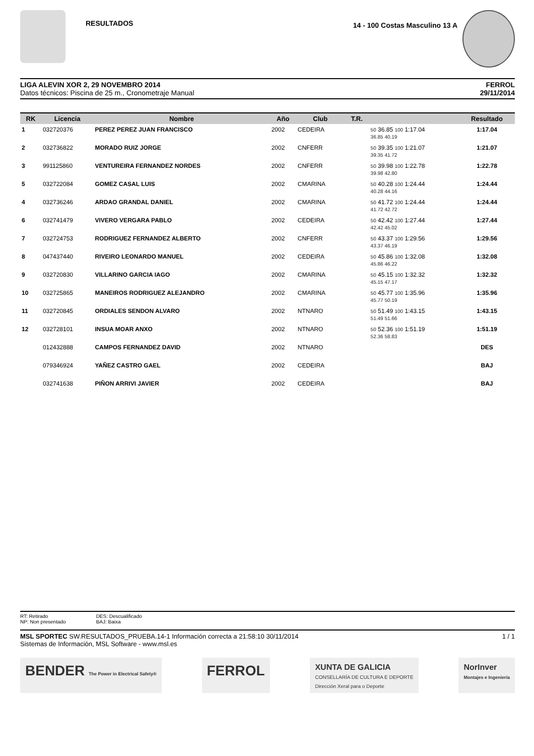RESULTADOS
14 - 100 Costas Masculino 13 A
LIGA ALEVIN XOR 2, 29 NOVEMBRO 2014
Datos técnicos: Piscina de 25 m., Cronometraje Manual
FERROL
29/11/2014
| RK | Licencia | Nombre | Año | Club | T.R. | | Resultado |
| --- | --- | --- | --- | --- | --- | --- | --- |
| 1 | 032720376 | PEREZ PEREZ JUAN FRANCISCO | 2002 | CEDEIRA | | 50 36.85 100 1:17.04 36.85 40.19 | 1:17.04 |
| 2 | 032736822 | MORADO RUIZ JORGE | 2002 | CNFERR | | 50 39.35 100 1:21.07 39.35 41.72 | 1:21.07 |
| 3 | 991125860 | VENTUREIRA FERNANDEZ NORDES | 2002 | CNFERR | | 50 39.98 100 1:22.78 39.98 42.80 | 1:22.78 |
| 5 | 032722084 | GOMEZ CASAL LUIS | 2002 | CMARINA | | 50 40.28 100 1:24.44 40.28 44.16 | 1:24.44 |
| 4 | 032736246 | ARDAO GRANDAL DANIEL | 2002 | CMARINA | | 50 41.72 100 1:24.44 41.72 42.72 | 1:24.44 |
| 6 | 032741479 | VIVERO VERGARA PABLO | 2002 | CEDEIRA | | 50 42.42 100 1:27.44 42.42 45.02 | 1:27.44 |
| 7 | 032724753 | RODRIGUEZ FERNANDEZ ALBERTO | 2002 | CNFERR | | 50 43.37 100 1:29.56 43.37 46.19 | 1:29.56 |
| 8 | 047437440 | RIVEIRO LEONARDO MANUEL | 2002 | CEDEIRA | | 50 45.86 100 1:32.08 45.86 46.22 | 1:32.08 |
| 9 | 032720830 | VILLARINO GARCIA IAGO | 2002 | CMARINA | | 50 45.15 100 1:32.32 45.15 47.17 | 1:32.32 |
| 10 | 032725865 | MANEIROS RODRIGUEZ ALEJANDRO | 2002 | CMARINA | | 50 45.77 100 1:35.96 45.77 50.19 | 1:35.96 |
| 11 | 032720845 | ORDIALES SENDON ALVARO | 2002 | NTNARO | | 50 51.49 100 1:43.15 51.49 51.66 | 1:43.15 |
| 12 | 032728101 | INSUA MOAR ANXO | 2002 | NTNARO | | 50 52.36 100 1:51.19 52.36 58.83 | 1:51.19 |
| | 012432888 | CAMPOS FERNANDEZ DAVID | 2002 | NTNARO | | | DES |
| | 079346924 | YAÑEZ CASTRO GAEL | 2002 | CEDEIRA | | | BAJ |
| | 032741638 | PIÑON ARRIVI JAVIER | 2002 | CEDEIRA | | | BAJ |
RT: Retirado
NP: Non presentado
DES: Descualificado
BAJ: Baixa
MSL SPORTEC SW.RESULTADOS_PRUEBA.14-1 Información correcta a 21:58:10 30/11/2014
Sistemas de Información, MSL Software - www.msl.es
1 / 1
BENDER The Power in Electrical Safety®
FERROL
XUNTA DE GALICIA
CONSELLARÍA DE CULTURA E DEPORTE
Dirección Xeral para o Deporte
NorInver
Montajes e Ingeniería